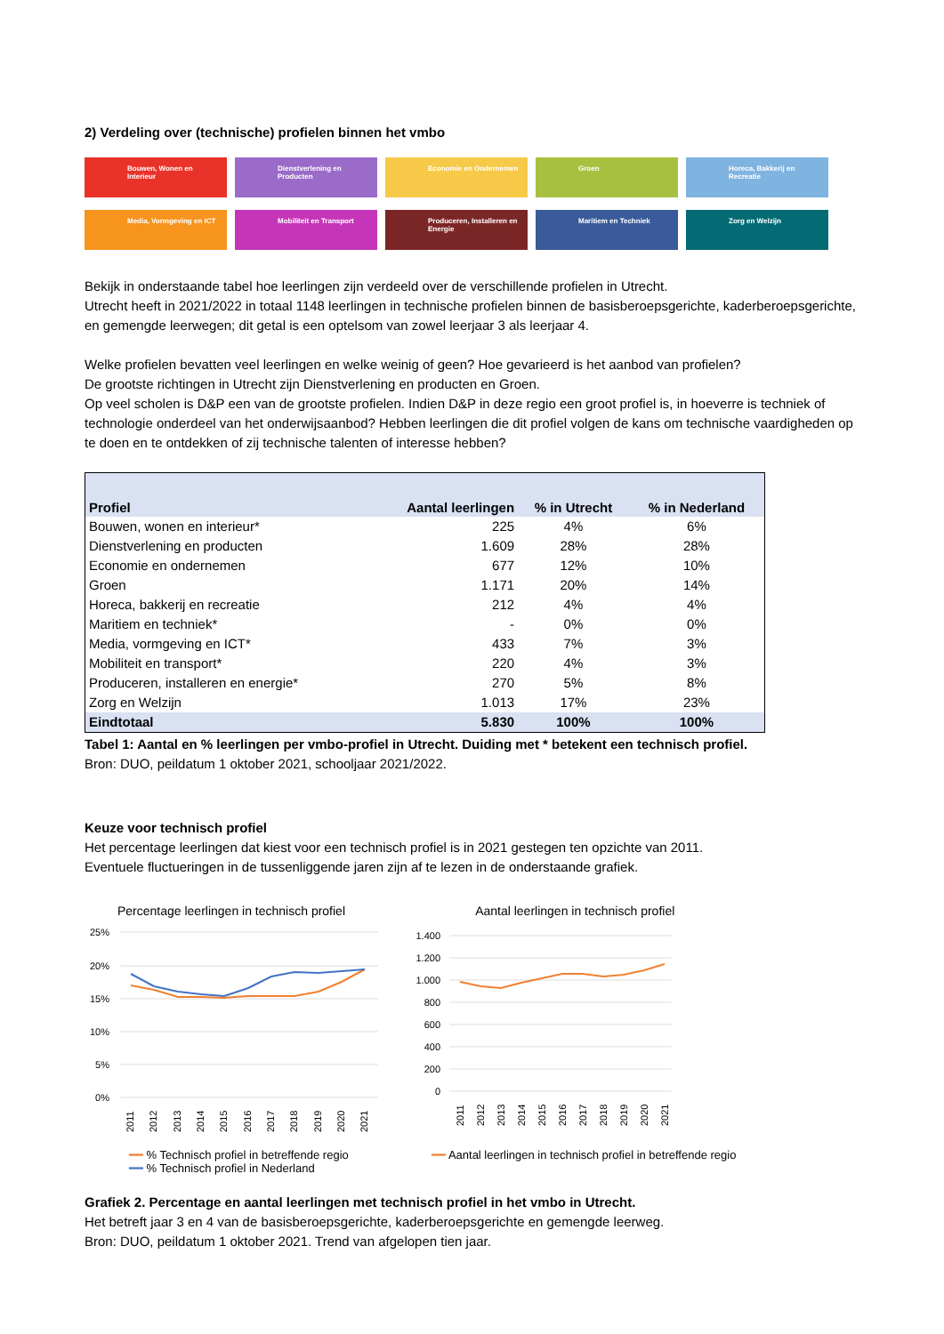2) Verdeling over (technische) profielen binnen het vmbo
Bouwen, Wonen en Interieur
Dienstverlening en Producten
Economie en Ondernemen
Groen
Horeca, Bakkerij en Recreatie
Media, Vormgeving en ICT
Mobiliteit en Transport
Produceren, Installeren en Energie
Maritiem en Techniek
Zorg en Welzijn
Bekijk in onderstaande tabel hoe leerlingen zijn verdeeld over de verschillende profielen in Utrecht.
Utrecht heeft in 2021/2022 in totaal 1148 leerlingen in technische profielen binnen de basisberoepsgerichte, kaderberoepsgerichte, en gemengde leerwegen; dit getal is een optelsom van zowel leerjaar 3 als leerjaar 4.
Welke profielen bevatten veel leerlingen en welke weinig of geen? Hoe gevarieerd is het aanbod van profielen?
De grootste richtingen in Utrecht zijn Dienstverlening en producten en Groen.
Op veel scholen is D&P een van de grootste profielen. Indien D&P in deze regio een groot profiel is, in hoeverre is techniek of technologie onderdeel van het onderwijsaanbod? Hebben leerlingen die dit profiel volgen de kans om technische vaardigheden op te doen en te ontdekken of zij technische talenten of interesse hebben?
| Profiel | Aantal leerlingen | % in Utrecht | % in Nederland |
| --- | --- | --- | --- |
| Bouwen, wonen en interieur* | 225 | 4% | 6% |
| Dienstverlening en producten | 1.609 | 28% | 28% |
| Economie en ondernemen | 677 | 12% | 10% |
| Groen | 1.171 | 20% | 14% |
| Horeca, bakkerij en recreatie | 212 | 4% | 4% |
| Maritiem en techniek* | - | 0% | 0% |
| Media, vormgeving en ICT* | 433 | 7% | 3% |
| Mobiliteit en transport* | 220 | 4% | 3% |
| Produceren, installeren en energie* | 270 | 5% | 8% |
| Zorg en Welzijn | 1.013 | 17% | 23% |
| Eindtotaal | 5.830 | 100% | 100% |
Tabel 1: Aantal en % leerlingen per vmbo-profiel in Utrecht. Duiding met * betekent een technisch profiel.
Bron: DUO, peildatum 1 oktober 2021, schooljaar 2021/2022.
Keuze voor technisch profiel
Het percentage leerlingen dat kiest voor een technisch profiel is in 2021 gestegen ten opzichte van 2011.
Eventuele fluctueringen in de tussenliggende jaren zijn af te lezen in de onderstaande grafiek.
Percentage leerlingen in technisch profiel
25%
20%
15%
10%
5%
0%
2011
2012
2013
2014
2015
2016
2017
2018
2019
2020
2021
━━ % Technisch profiel in betreffende regio
━━ % Technisch profiel in Nederland
Aantal leerlingen in technisch profiel
1.400
1.200
1.000
800
600
400
200
0
2011
2012
2013
2014
2015
2016
2017
2018
2019
2020
2021
━━ Aantal leerlingen in technisch profiel in betreffende regio
Grafiek 2. Percentage en aantal leerlingen met technisch profiel in het vmbo in Utrecht.
Het betreft jaar 3 en 4 van de basisberoepsgerichte, kaderberoepsgerichte en gemengde leerweg.
Bron: DUO, peildatum 1 oktober 2021. Trend van afgelopen tien jaar.